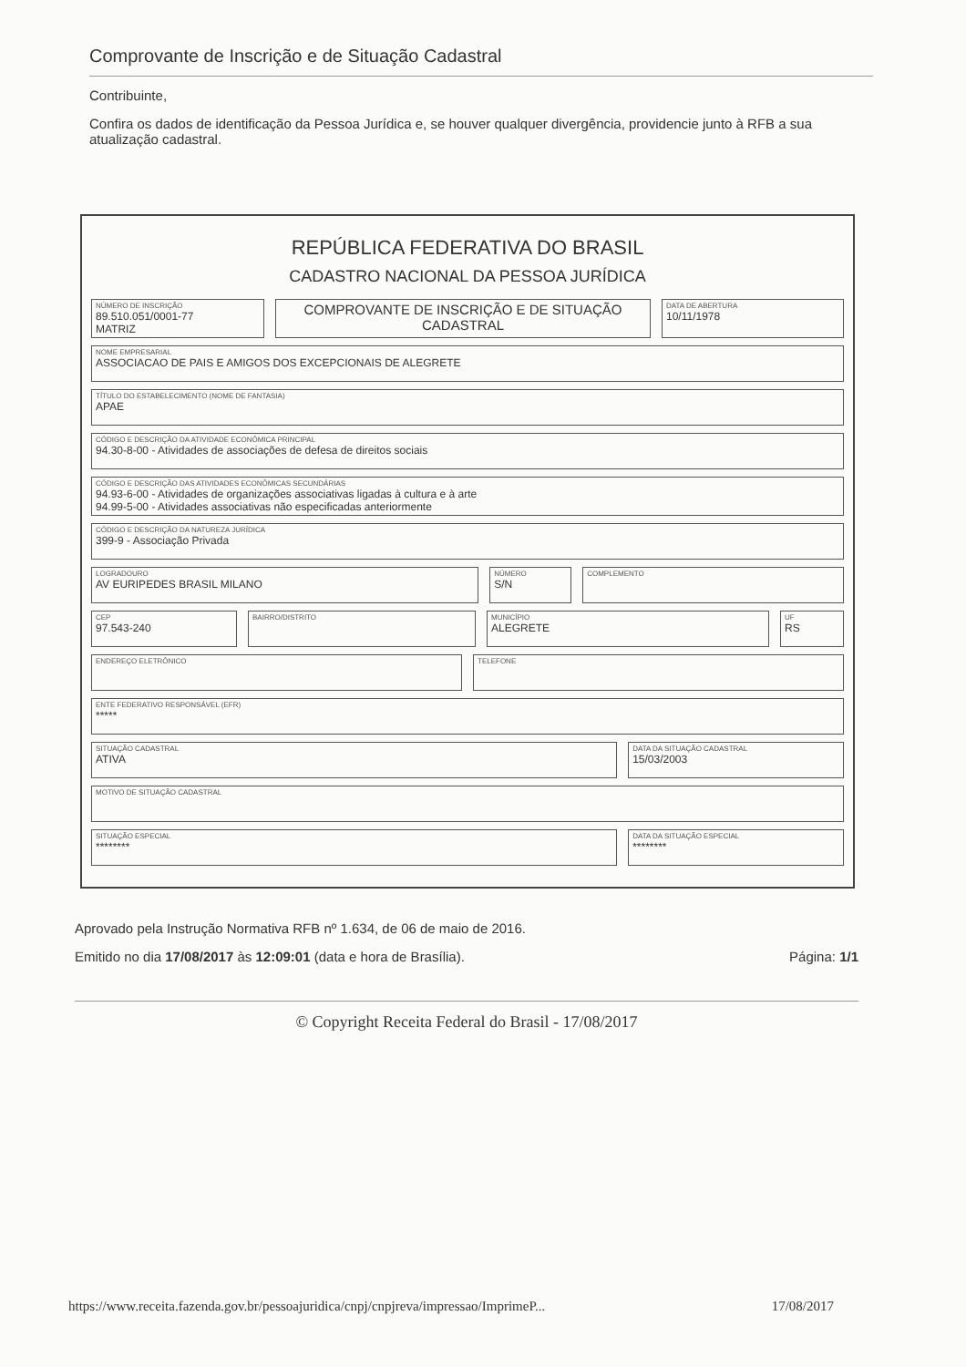Comprovante de Inscrição e de Situação Cadastral
Contribuinte,
Confira os dados de identificação da Pessoa Jurídica e, se houver qualquer divergência, providencie junto à RFB a sua atualização cadastral.
REPÚBLICA FEDERATIVA DO BRASIL
CADASTRO NACIONAL DA PESSOA JURÍDICA
NÚMERO DE INSCRIÇÃO
89.510.051/0001-77
MATRIZ
COMPROVANTE DE INSCRIÇÃO E DE SITUAÇÃO CADASTRAL
DATA DE ABERTURA
10/11/1978
NOME EMPRESARIAL
ASSOCIACAO DE PAIS E AMIGOS DOS EXCEPCIONAIS DE ALEGRETE
TÍTULO DO ESTABELECIMENTO (NOME DE FANTASIA)
APAE
CÓDIGO E DESCRIÇÃO DA ATIVIDADE ECONÔMICA PRINCIPAL
94.30-8-00 - Atividades de associações de defesa de direitos sociais
CÓDIGO E DESCRIÇÃO DAS ATIVIDADES ECONÔMICAS SECUNDÁRIAS
94.93-6-00 - Atividades de organizações associativas ligadas à cultura e à arte
94.99-5-00 - Atividades associativas não especificadas anteriormente
CÓDIGO E DESCRIÇÃO DA NATUREZA JURÍDICA
399-9 - Associação Privada
LOGRADOURO
AV EURIPEDES BRASIL MILANO
NÚMERO
S/N
COMPLEMENTO
CEP
97.543-240
BAIRRO/DISTRITO MUNICÍPIO
ALEGRETE
UF
RS
ENDEREÇO ELETRÔNICO TELEFONE
ENTE FEDERATIVO RESPONSÁVEL (EFR)
*****
SITUAÇÃO CADASTRAL
ATIVA
DATA DA SITUAÇÃO CADASTRAL
15/03/2003
MOTIVO DE SITUAÇÃO CADASTRAL
SITUAÇÃO ESPECIAL
********
DATA DA SITUAÇÃO ESPECIAL
********
Aprovado pela Instrução Normativa RFB nº 1.634, de 06 de maio de 2016.
Emitido no dia 17/08/2017 às 12:09:01 (data e hora de Brasília). Página: 1/1
© Copyright Receita Federal do Brasil - 17/08/2017
https://www.receita.fazenda.gov.br/pessoajuridica/cnpj/cnpjreva/impressao/ImprimeP... 17/08/2017